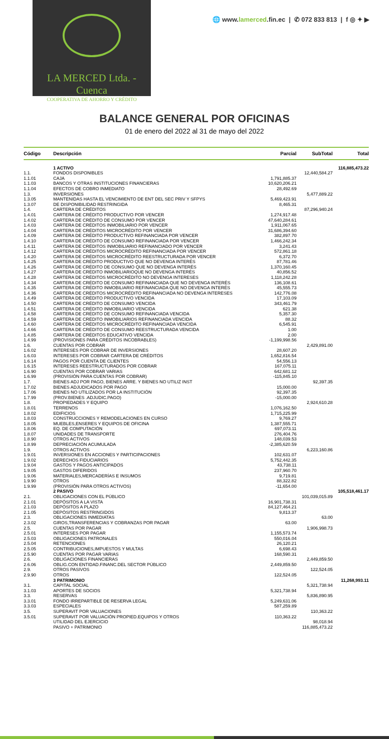LA MERCED Ltda. - Cuenca
COOPERATIVA DE AHORRO Y CRÉDITO
🌐 www.lamerced.fin.ec | ✆ 072 833 813 | f ◎ ✦ ▶
BALANCE GENERAL POR OFICINAS
01 de enero del 2022 al 31 de mayo del 2022
| Código | Descripción | Parcial | SubTotal | Total |
| --- | --- | --- | --- | --- |
| | 1 ACTIVO | | | 116,885,473.22 |
| 1.1. | FONDOS DISPONIBLES | | 12,440,584.27 | |
| 1.1.01 | CAJA | 1,791,885.37 | | |
| 1.1.03 | BANCOS Y OTRAS INSTITUCIONES FINANCIERAS | 10,620,206.21 | | |
| 1.1.04 | EFECTOS DE COBRO INMEDIATO | 28,492.69 | | |
| 1.3. | INVERSIONES | | 5,477,889.22 | |
| 1.3.05 | MANTENIDAS HASTA EL VENCIMIENTO DE ENT DEL SEC PRIV Y SFPYS | 5,469,423.91 | | |
| 1.3.07 | DE DISPONIBILIDAD RESTRINGIDA | 8,465.31 | | |
| 1.4. | CARTERA DE CRÉDITOS | | 87,296,940.24 | |
| 1.4.01 | CARTERA DE CRÉDITO PRODUCTIVO POR VENCER | 1,274,917.48 | | |
| 1.4.02 | CARTERA DE CRÉDITO DE CONSUMO POR VENCER | 47,640,284.61 | | |
| 1.4.03 | CARTERA DE CRÉDITOS INMOBILIARIO POR VENCER | 1,911,067.65 | | |
| 1.4.04 | CARTERA DE CRÉDITOS MICROCRÉDITO POR VENCER | 31,686,394.60 | | |
| 1.4.09 | CARTERA DE CRÉDITO PRODUCTIVO REFINANCIADA POR VENCER | 382,897.70 | | |
| 1.4.10 | CARTERA DE CRÉDITO DE CONSUMO REFINANCIADA POR VENCER | 1,466,242.34 | | |
| 1.4.11 | CARTERA DE CRÉDITOS INMOBILIARIO REFINANCIADO POR VENCER | 3,241.43 | | |
| 1.4.12 | CARTERA DE CRÉDITOS MICROCRÉDITO REFINANCIADA POR VENCER | 572,861.18 | | |
| 1.4.20 | CARTERA DE CRÉDITOS MICROCRÉDITO REESTRUCTURADA POR VENCER | 6,372.70 | | |
| 1.4.25 | CARTERA DE CRÉDITO PRODUCTIVO QUE NO DEVENGA INTERÉS | 87,781.46 | | |
| 1.4.26 | CARTERA DE CRÉDITO DE CONSUMO QUE NO DEVENGA INTERÉS | 1,370,160.45 | | |
| 1.4.27 | CARTERA DE CRÉDITO INMOBILIARIOQUE NO DEVENGA INTERÉS | 40,856.52 | | |
| 1.4.28 | CARTERA DE CRÉDITOS MICROCRÉDITO NO DEVENGA INTERESES | 1,118,242.28 | | |
| 1.4.34 | CARTERA DE CRÉDITO DE CONSUMO REFINANCIADA QUE NO DEVENGA INTERÉS | 136,108.61 | | |
| 1.4.35 | CARTERA DE CRÉDITO INMOBILIARIO REFINANCIADA QUE NO DEVENGA INTERÉS | 45,555.73 | | |
| 1.4.36 | CARTERA DE CRÉDITOS MICROCRÉDITO REFINANCIADA NO DEVENGA INTERESES | 142,776.08 | | |
| 1.4.49 | CARTERA DE CRÉDITO PRODUCTIVO VENCIDA | 17,103.09 | | |
| 1.4.50 | CARTERA DE CRÉDITO DE CONSUMO VENCIDA | 343,461.79 | | |
| 1.4.51 | CARTERA DE CRÉDITO INMOBILIARIO VENCIDA | 621.38 | | |
| 1.4.58 | CARTERA DE CRÉDITO DE CONSUMO REFINANCIADA VENCIDA | 5,357.30 | | |
| 1.4.59 | CARTERA DE CRÉDITO INMOBILIARIOS REFINANCIADA VENCIDA | 88.32 | | |
| 1.4.60 | CARTERA DE CRÉDITOS MICROCRÉDITO REFINANCIADA VENCIDA | 6,545.91 | | |
| 1.4.66 | CARTERA DE CRÉDITO DE CONSUMO REESTRUCTURADA VENCIDA | 1.00 | | |
| 1.4.85 | CARTERA DE CRÉDITOS EDUCATIVO VENCIDA | 2.00 | | |
| 1.4.99 | (PROVISIONES PARA CRÉDITOS INCOBRABLES) | -1,199,998.56 | | |
| 1.6. | CUENTAS POR COBRAR | | 2,429,891.00 | |
| 1.6.02 | INTERESES POR COBRAR DE INVERSIONES | 28,607.20 | | |
| 1.6.03 | INTERESES POR COBRAR CARTERA DE CRÉDITOS | 1,652,816.54 | | |
| 1.6.14 | PAGOS POR CUENTA DE CLIENTES | 54,556.13 | | |
| 1.6.15 | INTERESES REESTRUCTURADOS POR COBRAR | 167,075.11 | | |
| 1.6.90 | CUENTAS POR COBRAR VARIAS | 642,681.12 | | |
| 1.6.99 | (PROVISIÓN PARA CUENTAS POR COBRAR) | -115,845.10 | | |
| 1.7. | BIENES ADJ POR PAGO, BIENES ARRE. Y BIENES NO UTILIZ INST | | 92,397.35 | |
| 1.7.02 | BIENES ADJUDICADOS POR PAGO | 15,000.00 | | |
| 1.7.06 | BIENES NO UTILIZADOS POR LA INSTITUCIÓN | 92,397.35 | | |
| 1.7.99 | (PROV.BIENES .ADJUDIC.PAGO) | -15,000.00 | | |
| 1.8. | PROPIEDADES Y EQUIPO | | 2,924,610.28 | |
| 1.8.01 | TERRENOS | 1,076,162.50 | | |
| 1.8.02 | EDIFICIOS | 1,715,225.99 | | |
| 1.8.03 | CONSTRUCCIONES Y REMODELACIONES EN CURSO | 9,769.27 | | |
| 1.8.05 | MUEBLES,ENSERES Y EQUIPOS DE OFICINA | 1,387,555.71 | | |
| 1.8.06 | EQ. DE COMPUTACIÓN | 697,073.11 | | |
| 1.8.07 | UNIDADES DE TRANSPORTE | 276,404.76 | | |
| 1.8.90 | OTROS ACTIVOS | 148,039.53 | | |
| 1.8.99 | DEPRECIACIÓN ACUMULADA | -2,385,620.59 | | |
| 1.9. | OTROS ACTIVOS | | 6,223,160.86 | |
| 1.9.01 | INVERSIONES EN ACCIONES Y PARTICIPACIONES | 102,631.07 | | |
| 1.9.02 | DERECHOS FIDUCIARIOS | 5,752,442.35 | | |
| 1.9.04 | GASTOS Y PAGOS ANTICIPADOS | 43,738.11 | | |
| 1.9.05 | GASTOS DIFERIDOS | 237,960.70 | | |
| 1.9.06 | MATERIALES,MERCADERÍAS E INSUMOS | 9,719.81 | | |
| 1.9.90 | OTROS | 88,322.82 | | |
| 1.9.99 | (PROVISIÓN PARA OTROS ACTIVOS) | -11,654.00 | | |
| | 2 PASIVO | | | 105,518,461.17 |
| 2.1. | OBLIGACIONES CON EL PÚBLICO | | 101,039,015.89 | |
| 2.1.01 | DEPÓSITOS A LA VISTA | 16,901,738.31 | | |
| 2.1.03 | DEPÓSITOS A PLAZO | 84,127,464.21 | | |
| 2.1.05 | DEPÓSITOS RESTRINGIDOS | 9,813.37 | | |
| 2.3. | OBLIGACIONES INMEDIATAS | | 63.00 | |
| 2.3.02 | GIROS,TRANSFERENCIAS Y COBRANZAS POR PAGAR | 63.00 | | |
| 2.5. | CUENTAS POR PAGAR | | 1,906,998.73 | |
| 2.5.01 | INTERESES POR PAGAR | 1,155,573.74 | | |
| 2.5.03 | OBLIGACIONES PATRONALES | 550,016.04 | | |
| 2.5.04 | RETENCIONES | 26,120.21 | | |
| 2.5.05 | CONTRIBUCIONES,IMPUESTOS Y MULTAS | 6,698.43 | | |
| 2.5.90 | CUENTAS POR PAGAR VARIAS | 168,590.31 | | |
| 2.6. | OBLIGACIONES FINANCIERAS | | 2,449,859.50 | |
| 2.6.06 | OBLIG.CON ENTIDAD.FINANC.DEL SECTOR PÚBLICO | 2,449,859.50 | | |
| 2.9. | OTROS PASIVOS | | 122,524.05 | |
| 2.9.90 | OTROS | 122,524.05 | | |
| | 3 PATRIMONIO | | | 11,268,993.11 |
| 3.1. | CAPITAL SOCIAL | | 5,321,738.94 | |
| 3.1.03 | APORTES DE SOCIOS | 5,321,738.94 | | |
| 3.3. | RESERVAS | | 5,836,890.95 | |
| 3.3.01 | FONDO IRREPARTIBLE DE RESERVA LEGAL | 5,249,631.06 | | |
| 3.3.03 | ESPECIALES | 587,259.89 | | |
| 3.5. | SUPERAVIT POR VALUACIONES | | 110,363.22 | |
| 3.5.01 | SUPERAVIT POR VALUACIÓN PROPIED.EQUIPOS Y OTROS | 110,363.22 | | |
| | UTILIDAD DEL EJERCICIO | | 98,018.94 | |
| | PASIVO + PATRIMONIO | | 116,885,473.22 | |